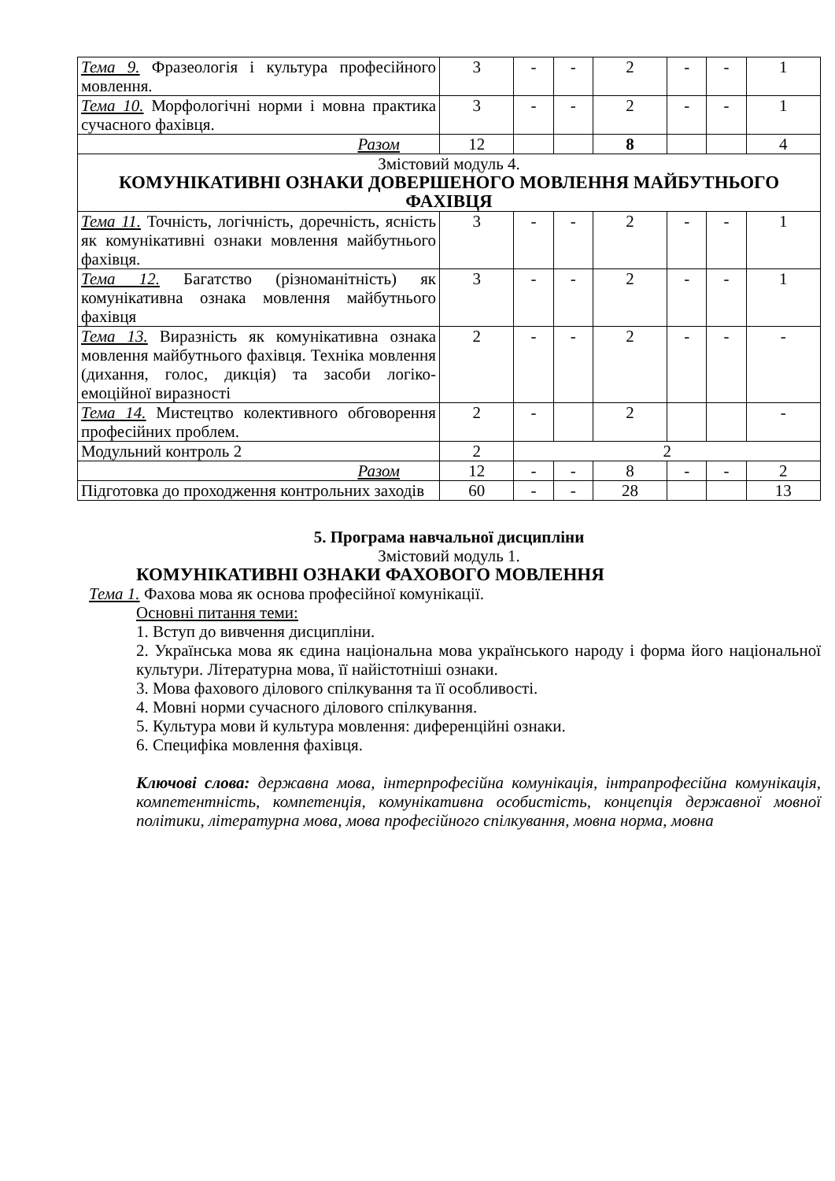| Тема 9. Фразеологія і культура професійного мовлення. | 3 | - | - | 2 | - | - | 1 |
| Тема 10. Морфологічні норми і мовна практика сучасного фахівця. | 3 | - | - | 2 | - | - | 1 |
| Разом | 12 | | | 8 | | | 4 |
| Змістовий модуль 4. КОМУНІКАТИВНІ ОЗНАКИ ДОВЕРШЕНОГО МОВЛЕННЯ МАЙБУТНЬОГО ФАХІВЦЯ | | | | | | | |
| Тема 11. Точність, логічність, доречність, ясність як комунікативні ознаки мовлення майбутнього фахівця. | 3 | - | - | 2 | - | - | 1 |
| Тема 12. Багатство (різноманітність) як комунікативна ознака мовлення майбутнього фахівця | 3 | - | - | 2 | - | - | 1 |
| Тема 13. Виразність як комунікативна ознака мовлення майбутнього фахівця. Техніка мовлення (дихання, голос, дикція) та засоби логіко-емоційної виразності | 2 | - | - | 2 | - | - | - |
| Тема 14. Мистецтво колективного обговорення професійних проблем. | 2 | - | | 2 | | | - |
| Модульний контроль 2 | 2 | 2 | | | | | |
| Разом | 12 | - | - | 8 | - | - | 2 |
| Підготовка до проходження контрольних заходів | 60 | - | - | 28 | | | 13 |
5. Програма навчальної дисципліни
Змістовий модуль 1.
КОМУНІКАТИВНІ ОЗНАКИ ФАХОВОГО МОВЛЕННЯ
Тема 1. Фахова мова як основа професійної комунікації.
Основні питання теми:
1. Вступ до вивчення дисципліни.
2. Українська мова як єдина національна мова українського народу і форма його національної культури. Літературна мова, її найістотніші ознаки.
3. Мова фахового ділового спілкування та її особливості.
4. Мовні норми сучасного ділового спілкування.
5. Культура мови й культура мовлення: диференційні ознаки.
6. Специфіка мовлення фахівця.
Ключові слова: державна мова, інтерпрофесійна комунікація, інтрапрофесійна комунікація, компетентність, компетенція, комунікативна особистість, концепція державної мовної політики, літературна мова, мова професійного спілкування, мовна норма, мовна